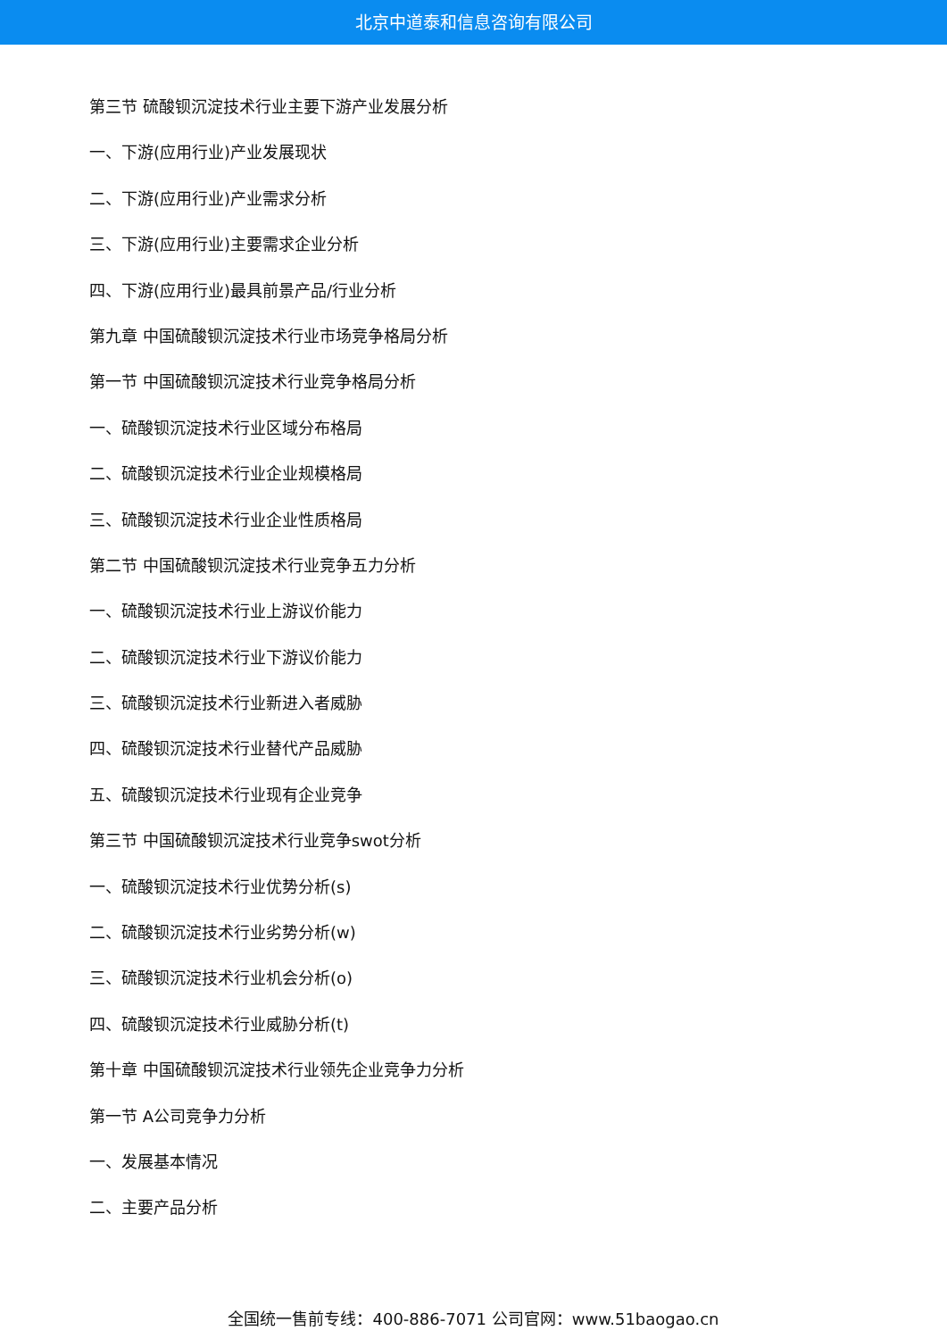北京中道泰和信息咨询有限公司
第三节 硫酸钡沉淀技术行业主要下游产业发展分析
一、下游(应用行业)产业发展现状
二、下游(应用行业)产业需求分析
三、下游(应用行业)主要需求企业分析
四、下游(应用行业)最具前景产品/行业分析
第九章 中国硫酸钡沉淀技术行业市场竞争格局分析
第一节 中国硫酸钡沉淀技术行业竞争格局分析
一、硫酸钡沉淀技术行业区域分布格局
二、硫酸钡沉淀技术行业企业规模格局
三、硫酸钡沉淀技术行业企业性质格局
第二节 中国硫酸钡沉淀技术行业竞争五力分析
一、硫酸钡沉淀技术行业上游议价能力
二、硫酸钡沉淀技术行业下游议价能力
三、硫酸钡沉淀技术行业新进入者威胁
四、硫酸钡沉淀技术行业替代产品威胁
五、硫酸钡沉淀技术行业现有企业竞争
第三节 中国硫酸钡沉淀技术行业竞争swot分析
一、硫酸钡沉淀技术行业优势分析(s)
二、硫酸钡沉淀技术行业劣势分析(w)
三、硫酸钡沉淀技术行业机会分析(o)
四、硫酸钡沉淀技术行业威胁分析(t)
第十章 中国硫酸钡沉淀技术行业领先企业竞争力分析
第一节 A公司竞争力分析
一、发展基本情况
二、主要产品分析
全国统一售前专线：400-886-7071 公司官网：www.51baogao.cn